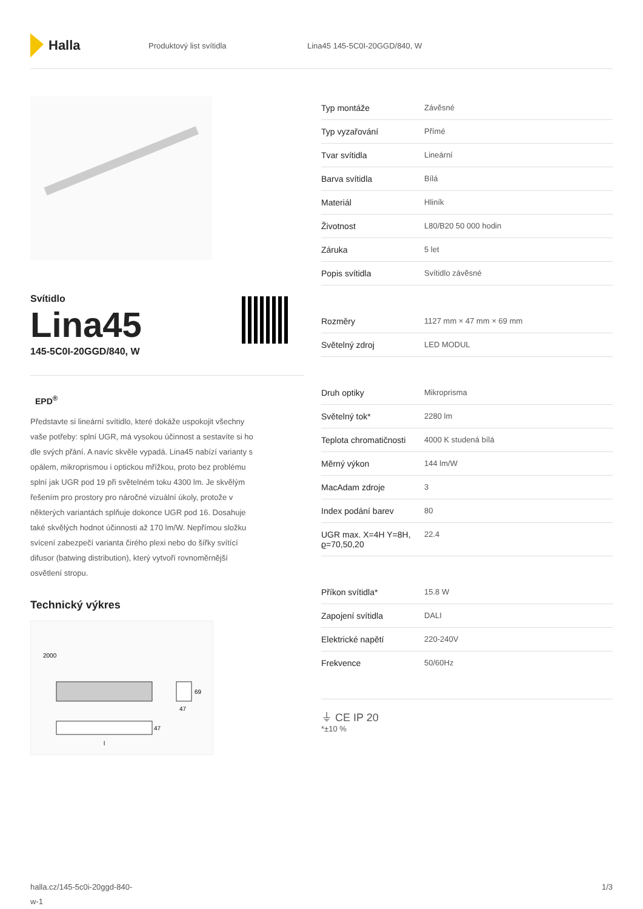Halla
Produktový list svítidla Lina45 145-5C0I-20GGD/840, W
Svítidlo
Lina45
145-5C0I-20GGD/840, W
EPD<sup>®</sup>
Představte si lineární svítidlo, které dokáže uspokojit všechny vaše potřeby: splní UGR, má vysokou účinnost a sestavíte si ho dle svých přání. A navíc skvěle vypadá. Lina45 nabízí varianty s opálem, mikroprismou i optickou mřížkou, proto bez problému splní jak UGR pod 19 při světelném toku 4300 lm. Je skvělým řešením pro prostory pro náročné vizuální úkoly, protože v některých variantách splňuje dokonce UGR pod 16. Dosahuje také skvělých hodnot účinnosti až 170 lm/W. Nepřímou složku svícení zabezpečí varianta čirého plexi nebo do šířky svítící difusor (batwing distribution), který vytvoří rovnoměrnější osvětlení stropu.
Technický výkres
2000
47
69
47
l
| Typ montáže | Závěsné |
| Typ vyzařování | Přímé |
| Tvar svítidla | Lineární |
| Barva svítidla | Bílá |
| Materiál | Hliník |
| Životnost | L80/B20 50 000 hodin |
| Záruka | 5 let |
| Popis svítidla | Svítidlo závěsné |
| Rozměry | 1127 mm × 47 mm × 69 mm |
| Světelný zdroj | LED MODUL |
| Druh optiky | Mikroprisma |
| Světelný tok* | 2280 lm |
| Teplota chromatičnosti | 4000 K studená bílá |
| Měrný výkon | 144 lm/W |
| MacAdam zdroje | 3 |
| Index podání barev | 80 |
| UGR max. X=4H Y=8H, ϱ=70,50,20 | 22.4 |
| Příkon svítidla* | 15.8 W |
| Zapojení svítidla | DALI |
| Elektrické napětí | 220-240V |
| Frekvence | 50/60Hz |
⏚ CE IP 20
*±10 %
halla.cz/145-5c0i-20ggd-840-
w-1
1/3